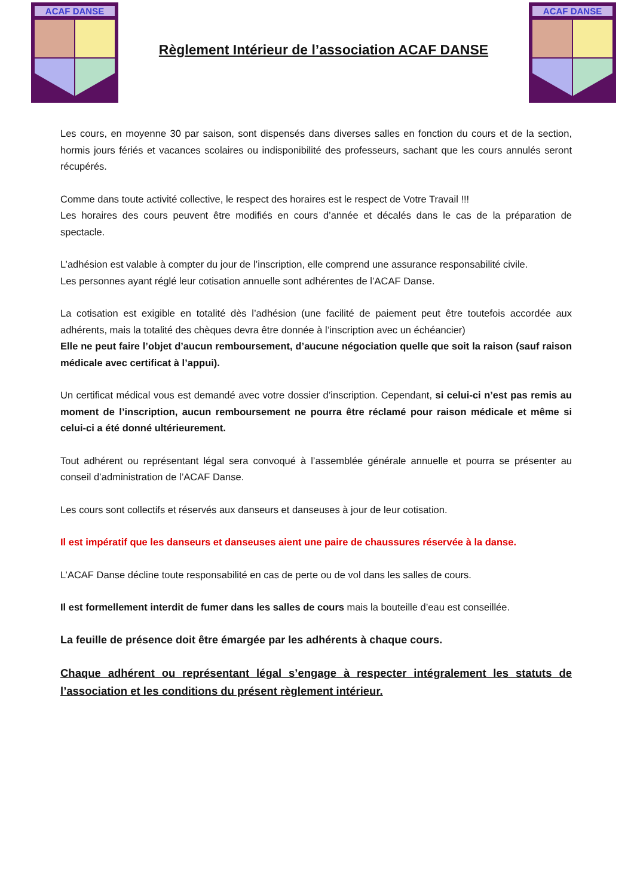ACAF DANSE
Règlement Intérieur de l’association ACAF DANSE
ACAF DANSE
Les cours, en moyenne 30 par saison, sont dispensés dans diverses salles en fonction du cours et de la section, hormis jours fériés et vacances scolaires ou indisponibilité des professeurs, sachant que les cours annulés seront récupérés.
Comme dans toute activité collective, le respect des horaires est le respect de Votre Travail !!!
Les horaires des cours peuvent être modifiés en cours d’année et décalés dans le cas de la préparation de spectacle.
L’adhésion est valable à compter du jour de l’inscription, elle comprend une assurance responsabilité civile.
Les personnes ayant réglé leur cotisation annuelle sont adhérentes de l’ACAF Danse.
La cotisation est exigible en totalité dès l’adhésion (une facilité de paiement peut être toutefois accordée aux adhérents, mais la totalité des chèques devra être donnée à l’inscription avec un échéancier)
Elle ne peut faire l’objet d’aucun remboursement, d’aucune négociation quelle que soit la raison (sauf raison médicale avec certificat à l’appui).
Un certificat médical vous est demandé avec votre dossier d’inscription. Cependant, si celui-ci n’est pas remis au moment de l’inscription, aucun remboursement ne pourra être réclamé pour raison médicale et même si celui-ci a été donné ultérieurement.
Tout adhérent ou représentant légal sera convoqué à l’assemblée générale annuelle et pourra se présenter au conseil d’administration de l’ACAF Danse.
Les cours sont collectifs et réservés aux danseurs et danseuses à jour de leur cotisation.
Il est impératif que les danseurs et danseuses aient une paire de chaussures réservée à la danse.
L’ACAF Danse décline toute responsabilité en cas de perte ou de vol dans les salles de cours.
Il est formellement interdit de fumer dans les salles de cours mais la bouteille d’eau est conseillée.
La feuille de présence doit être émargée par les adhérents à chaque cours.
Chaque adhérent ou représentant légal s’engage à respecter intégralement les statuts de l’association et les conditions du présent règlement intérieur.